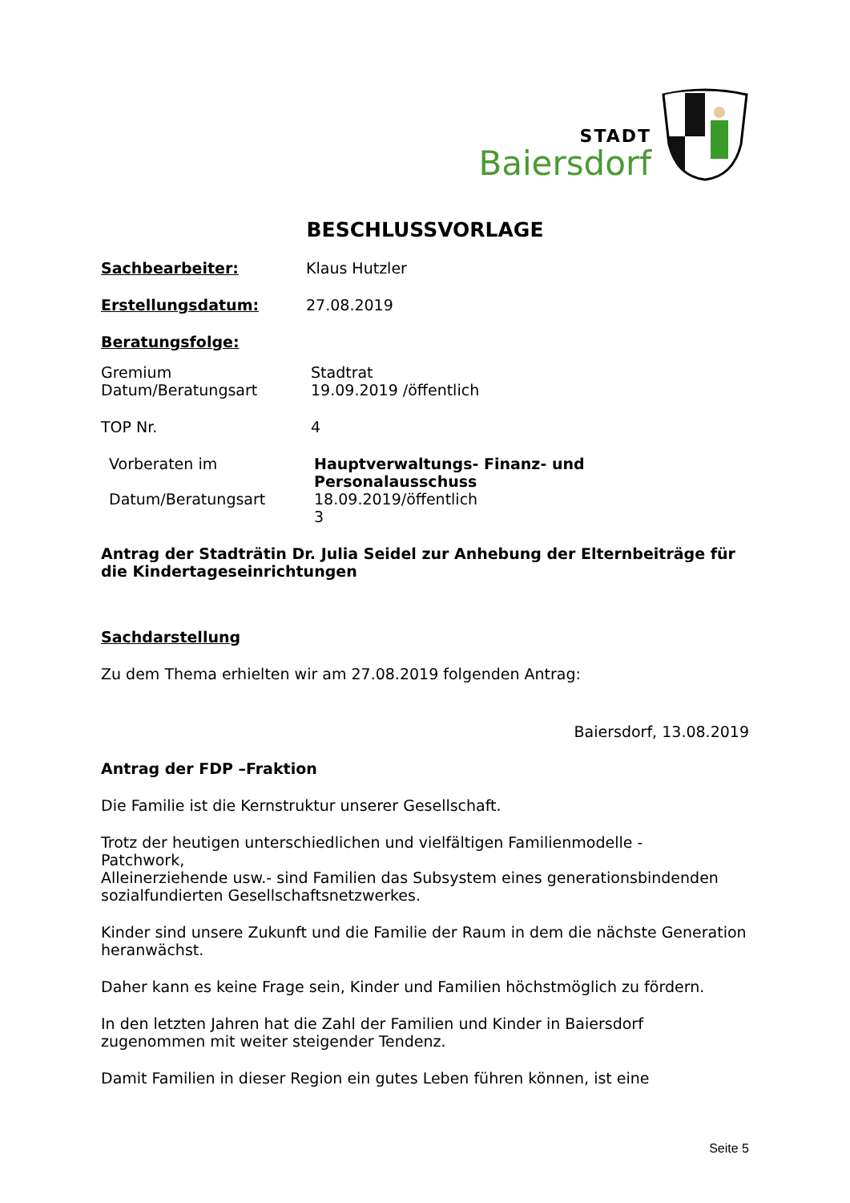STADT
Baiersdorf
BESCHLUSSVORLAGE
Sachbearbeiter: Klaus Hutzler
Erstellungsdatum: 27.08.2019
Beratungsfolge:
Gremium Stadtrat
Datum/Beratungsart 19.09.2019 /öffentlich
TOP Nr. 4
Vorberaten im Hauptverwaltungs- Finanz- und
Personalausschuss
Datum/Beratungsart 18.09.2019/öffentlich
3
Antrag der Stadträtin Dr. Julia Seidel zur Anhebung der Elternbeiträge für die Kindertageseinrichtungen
Sachdarstellung
Zu dem Thema erhielten wir am 27.08.2019 folgenden Antrag:
Baiersdorf, 13.08.2019
Antrag der FDP –Fraktion
Die Familie ist die Kernstruktur unserer Gesellschaft.
Trotz der heutigen unterschiedlichen und vielfältigen Familienmodelle -
Patchwork,
Alleinerziehende usw.- sind Familien das Subsystem eines generationsbindenden sozialfundierten Gesellschaftsnetzwerkes.
Kinder sind unsere Zukunft und die Familie der Raum in dem die nächste Generation heranwächst.
Daher kann es keine Frage sein, Kinder und Familien höchstmöglich zu fördern.
In den letzten Jahren hat die Zahl der Familien und Kinder in Baiersdorf zugenommen mit weiter steigender Tendenz.
Damit Familien in dieser Region ein gutes Leben führen können, ist eine
Seite 5